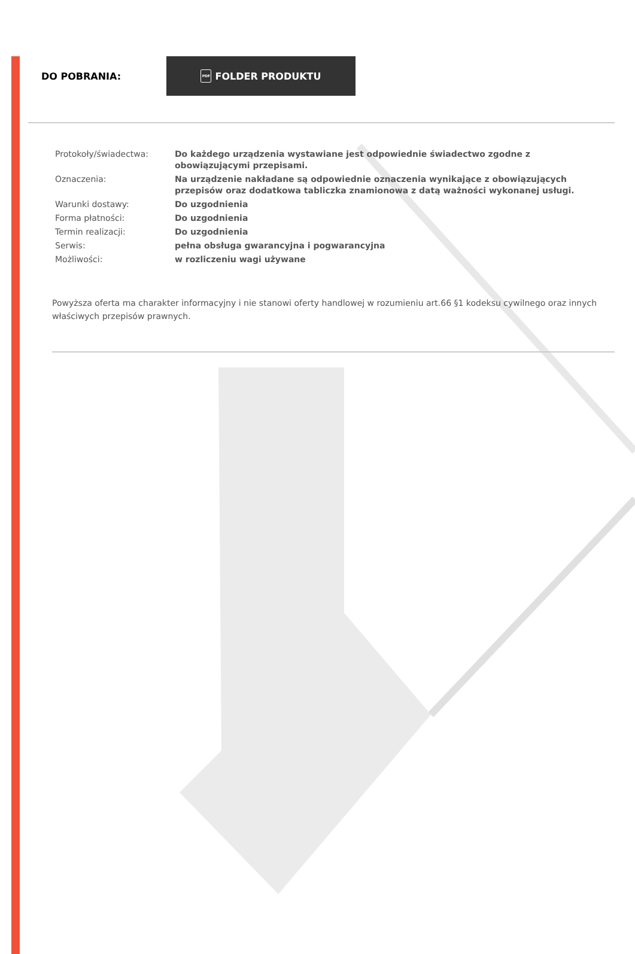DO POBRANIA:
PDF FOLDER PRODUKTU
| Protokoły/świadectwa: | Do każdego urządzenia wystawiane jest odpowiednie świadectwo zgodne z obowiązującymi przepisami. |
| Oznaczenia: | Na urządzenie nakładane są odpowiednie oznaczenia wynikające z obowiązujących przepisów oraz dodatkowa tabliczka znamionowa z datą ważności wykonanej usługi. |
| Warunki dostawy: | Do uzgodnienia |
| Forma płatności: | Do uzgodnienia |
| Termin realizacji: | Do uzgodnienia |
| Serwis: | pełna obsługa gwarancyjna i pogwarancyjna |
| Możliwości: | w rozliczeniu wagi używane |
Powyższa oferta ma charakter informacyjny i nie stanowi oferty handlowej w rozumieniu art.66 §1 kodeksu cywilnego oraz innych właściwych przepisów prawnych.